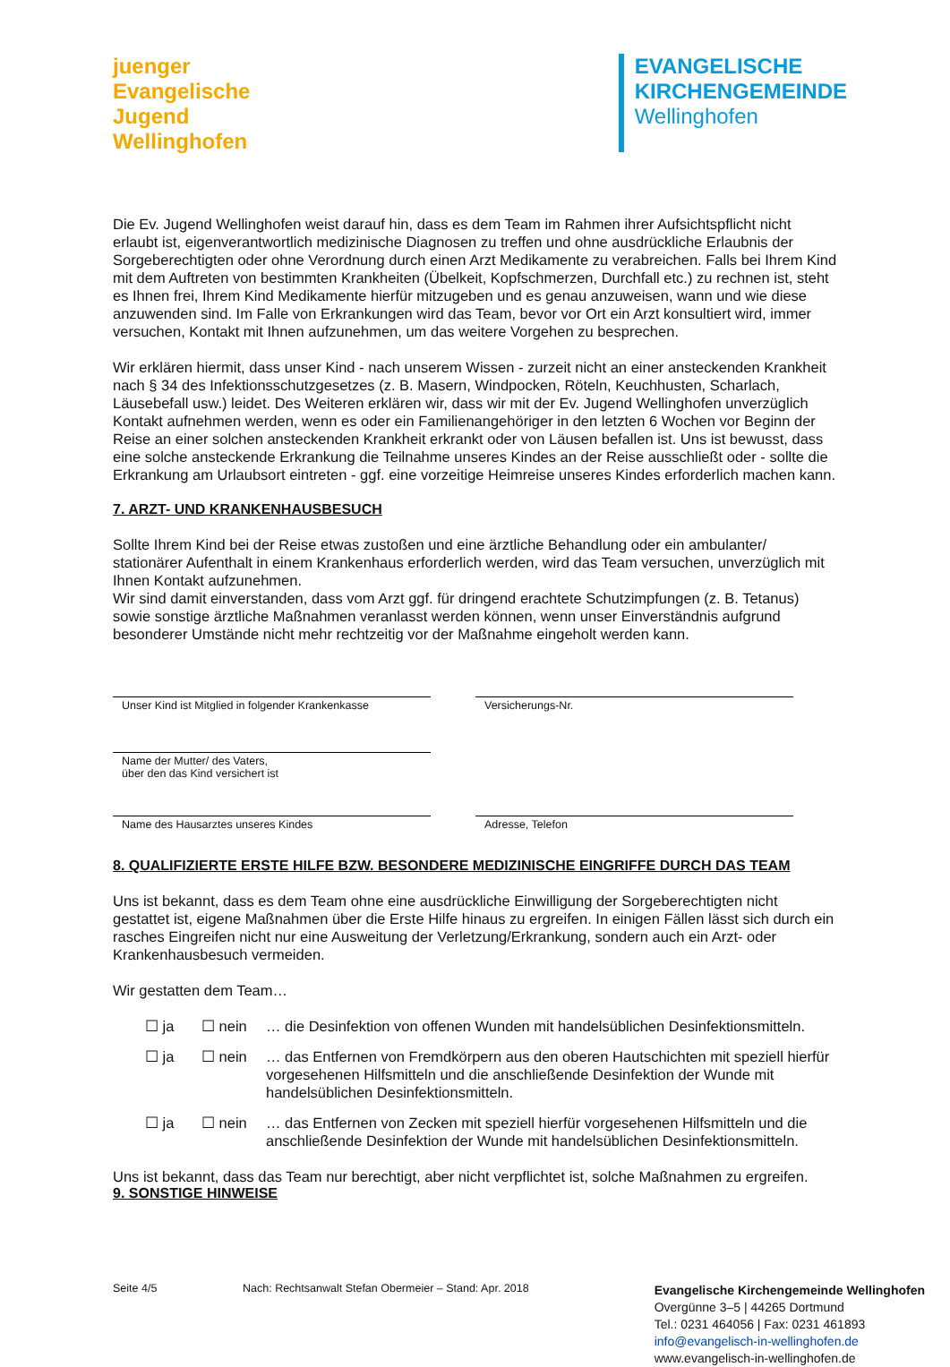juenger
Evangelische
Jugend
Wellinghofen
EVANGELISCHE
KIRCHENGEMEINDE
Wellinghofen
Die Ev. Jugend Wellinghofen weist darauf hin, dass es dem Team im Rahmen ihrer Aufsichtspflicht nicht erlaubt ist, eigenverantwortlich medizinische Diagnosen zu treffen und ohne ausdrückliche Erlaubnis der Sorgeberechtigten oder ohne Verordnung durch einen Arzt Medikamente zu verabreichen. Falls bei Ihrem Kind mit dem Auftreten von bestimmten Krankheiten (Übelkeit, Kopfschmerzen, Durchfall etc.) zu rechnen ist, steht es Ihnen frei, Ihrem Kind Medikamente hierfür mitzugeben und es genau anzuweisen, wann und wie diese anzuwenden sind. Im Falle von Erkrankungen wird das Team, bevor vor Ort ein Arzt konsultiert wird, immer versuchen, Kontakt mit Ihnen aufzunehmen, um das weitere Vorgehen zu besprechen.
Wir erklären hiermit, dass unser Kind - nach unserem Wissen - zurzeit nicht an einer ansteckenden Krankheit nach § 34 des Infektionsschutzgesetzes (z. B. Masern, Windpocken, Röteln, Keuchhusten, Scharlach, Läusebefall usw.) leidet. Des Weiteren erklären wir, dass wir mit der Ev. Jugend Wellinghofen unverzüglich Kontakt aufnehmen werden, wenn es oder ein Familienangehöriger in den letzten 6 Wochen vor Beginn der Reise an einer solchen ansteckenden Krankheit erkrankt oder von Läusen befallen ist. Uns ist bewusst, dass eine solche ansteckende Erkrankung die Teilnahme unseres Kindes an der Reise ausschließt oder - sollte die Erkrankung am Urlaubsort eintreten - ggf. eine vorzeitige Heimreise unseres Kindes erforderlich machen kann.
7. ARZT- UND KRANKENHAUSBESUCH
Sollte Ihrem Kind bei der Reise etwas zustoßen und eine ärztliche Behandlung oder ein ambulanter/ stationärer Aufenthalt in einem Krankenhaus erforderlich werden, wird das Team versuchen, unverzüglich mit Ihnen Kontakt aufzunehmen.
Wir sind damit einverstanden, dass vom Arzt ggf. für dringend erachtete Schutzimpfungen (z. B. Tetanus) sowie sonstige ärztliche Maßnahmen veranlasst werden können, wenn unser Einverständnis aufgrund besonderer Umstände nicht mehr rechtzeitig vor der Maßnahme eingeholt werden kann.
Unser Kind ist Mitglied in folgender Krankenkasse
Versicherungs-Nr.
Name der Mutter/ des Vaters,
über den das Kind versichert ist
Name des Hausarztes unseres Kindes Adresse, Telefon
8. QUALIFIZIERTE ERSTE HILFE BZW. BESONDERE MEDIZINISCHE EINGRIFFE DURCH DAS TEAM
Uns ist bekannt, dass es dem Team ohne eine ausdrückliche Einwilligung der Sorgeberechtigten nicht gestattet ist, eigene Maßnahmen über die Erste Hilfe hinaus zu ergreifen. In einigen Fällen lässt sich durch ein rasches Eingreifen nicht nur eine Ausweitung der Verletzung/Erkrankung, sondern auch ein Arzt- oder Krankenhausbesuch vermeiden.
Wir gestatten dem Team…
☐ ja ☐ nein … die Desinfektion von offenen Wunden mit handelsüblichen Desinfektionsmitteln.
☐ ja ☐ nein … das Entfernen von Fremdkörpern aus den oberen Hautschichten mit speziell hierfür vorgesehenen Hilfsmitteln und die anschließende Desinfektion der Wunde mit handelsüblichen Desinfektionsmitteln.
☐ ja ☐ nein … das Entfernen von Zecken mit speziell hierfür vorgesehenen Hilfsmitteln und die anschließende Desinfektion der Wunde mit handelsüblichen Desinfektionsmitteln.
Uns ist bekannt, dass das Team nur berechtigt, aber nicht verpflichtet ist, solche Maßnahmen zu ergreifen.
9. SONSTIGE HINWEISE
Seite 4/5 Nach: Rechtsanwalt Stefan Obermeier – Stand: Apr. 2018
Evangelische Kirchengemeinde Wellinghofen
Overgünne 3–5 | 44265 Dortmund
Tel.: 0231 464056 | Fax: 0231 461893
info@evangelisch-in-wellinghofen.de
www.evangelisch-in-wellinghofen.de